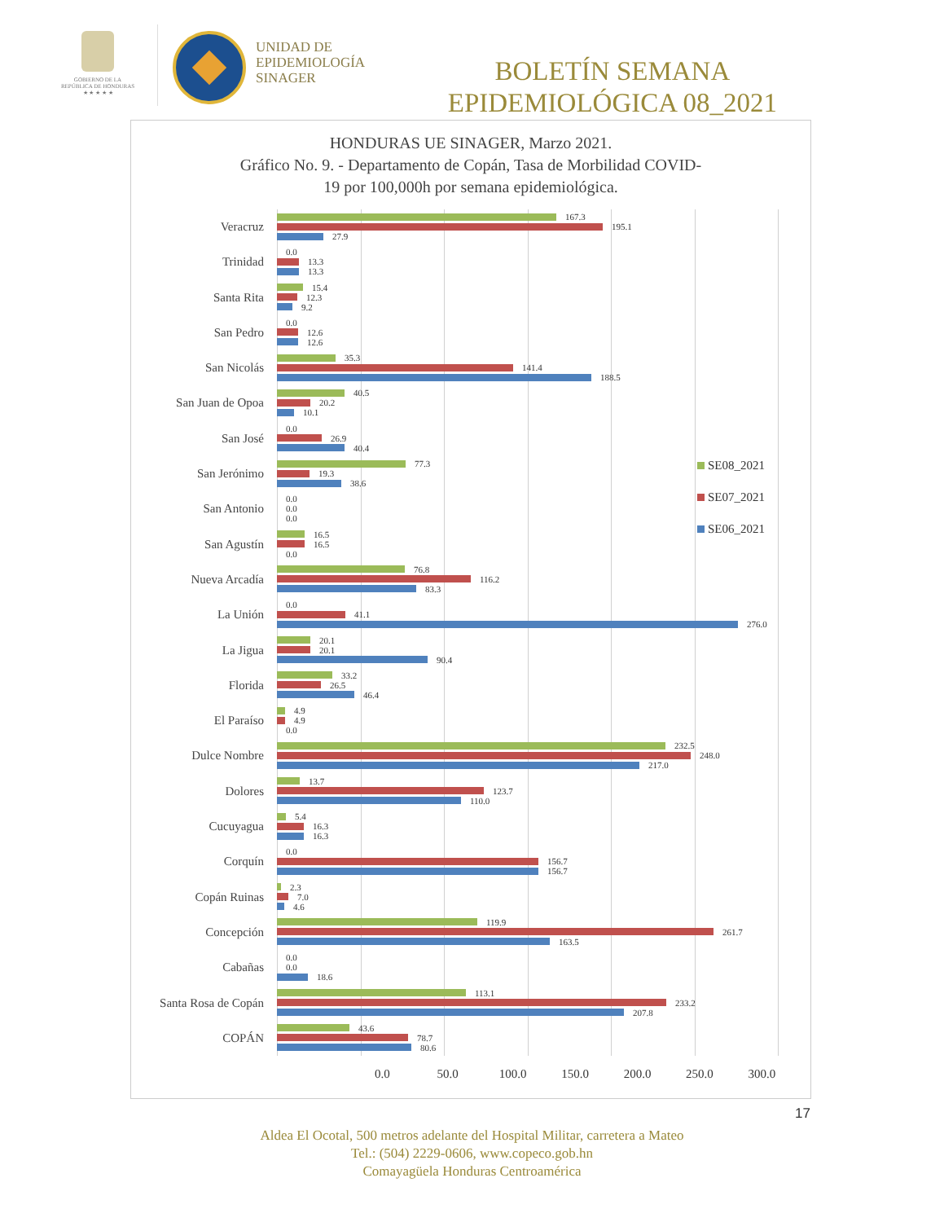GOBIERNO DE LA
REPÚBLICA DE HONDURAS
★ ★ ★ ★ ★
UNIDAD DE
EPIDEMIOLOGÍA
SINAGER
BOLETÍN SEMANA
EPIDEMIOLÓGICA 08_2021
HONDURAS UE SINAGER, Marzo 2021.
Gráfico No. 9. - Departamento de Copán, Tasa de Morbilidad COVID-
19 por 100,000h por semana epidemiológica.
Veracruz
167.3
195.1
27.9
Trinidad
0.0
13.3
13.3
Santa Rita
15.4
12.3
9.2
San Pedro
0.0
12.6
12.6
San Nicolás
35.3
141.4
188.5
San Juan de Opoa
40.5
20.2
10.1
San José
0.0
26.9
40.4
San Jerónimo
77.3
19.3
38.6
SE08_2021
SE07_2021
SE06_2021
San Antonio
0.0
0.0
0.0
San Agustín
16.5
16.5
0.0
Nueva Arcadía
76.8
116.2
83.3
La Unión
0.0
41.1
276.0
La Jigua
20.1
20.1
90.4
Florida
33.2
26.5
46.4
El Paraíso
4.9
4.9
0.0
Dulce Nombre
232.5
248.0
217.0
Dolores
13.7
123.7
110.0
Cucuyagua
5.4
16.3
16.3
Corquín
0.0
156.7
156.7
Copán Ruinas
2.3
7.0
4.6
Concepción
119.9
261.7
163.5
Cabañas
0.0
0.0
18.6
Santa Rosa de Copán
113.1
233.2
207.8
COPÁN
43.6
78.7
80.6
0.0 50.0 100.0 150.0 200.0 250.0 300.0
17
Aldea El Ocotal, 500 metros adelante del Hospital Militar, carretera a Mateo
Tel.: (504) 2229-0606, www.copeco.gob.hn
Comayagüela Honduras Centroamérica